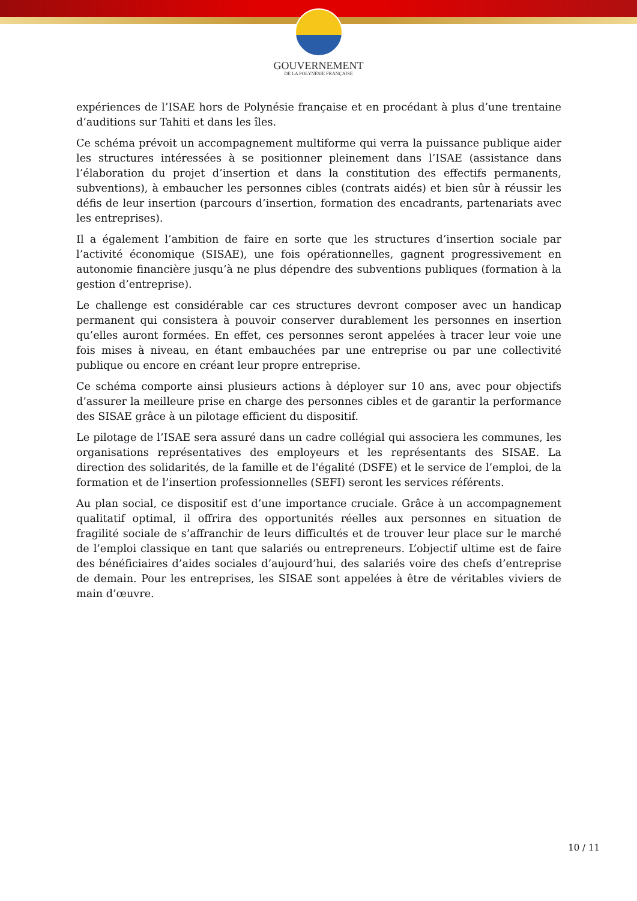GOUVERNEMENT
DE LA POLYNÉSIE FRANÇAISE
expériences de l’ISAE hors de Polynésie française et en procédant à plus d’une trentaine d’auditions sur Tahiti et dans les îles.
Ce schéma prévoit un accompagnement multiforme qui verra la puissance publique aider les structures intéressées à se positionner pleinement dans l’ISAE (assistance dans l’élaboration du projet d’insertion et dans la constitution des effectifs permanents, subventions), à embaucher les personnes cibles (contrats aidés) et bien sûr à réussir les défis de leur insertion (parcours d’insertion, formation des encadrants, partenariats avec les entreprises).
Il a également l’ambition de faire en sorte que les structures d’insertion sociale par l’activité économique (SISAE), une fois opérationnelles, gagnent progressivement en autonomie financière jusqu’à ne plus dépendre des subventions publiques (formation à la gestion d’entreprise).
Le challenge est considérable car ces structures devront composer avec un handicap permanent qui consistera à pouvoir conserver durablement les personnes en insertion qu’elles auront formées. En effet, ces personnes seront appelées à tracer leur voie une fois mises à niveau, en étant embauchées par une entreprise ou par une collectivité publique ou encore en créant leur propre entreprise.
Ce schéma comporte ainsi plusieurs actions à déployer sur 10 ans, avec pour objectifs d’assurer la meilleure prise en charge des personnes cibles et de garantir la performance des SISAE grâce à un pilotage efficient du dispositif.
Le pilotage de l’ISAE sera assuré dans un cadre collégial qui associera les communes, les organisations représentatives des employeurs et les représentants des SISAE. La direction des solidarités, de la famille et de l'égalité (DSFE) et le service de l’emploi, de la formation et de l’insertion professionnelles (SEFI) seront les services référents.
Au plan social, ce dispositif est d’une importance cruciale. Grâce à un accompagnement qualitatif optimal, il offrira des opportunités réelles aux personnes en situation de fragilité sociale de s’affranchir de leurs difficultés et de trouver leur place sur le marché de l’emploi classique en tant que salariés ou entrepreneurs. L’objectif ultime est de faire des bénéficiaires d’aides sociales d’aujourd’hui, des salariés voire des chefs d’entreprise de demain. Pour les entreprises, les SISAE sont appelées à être de véritables viviers de main d’œuvre.
10 / 11